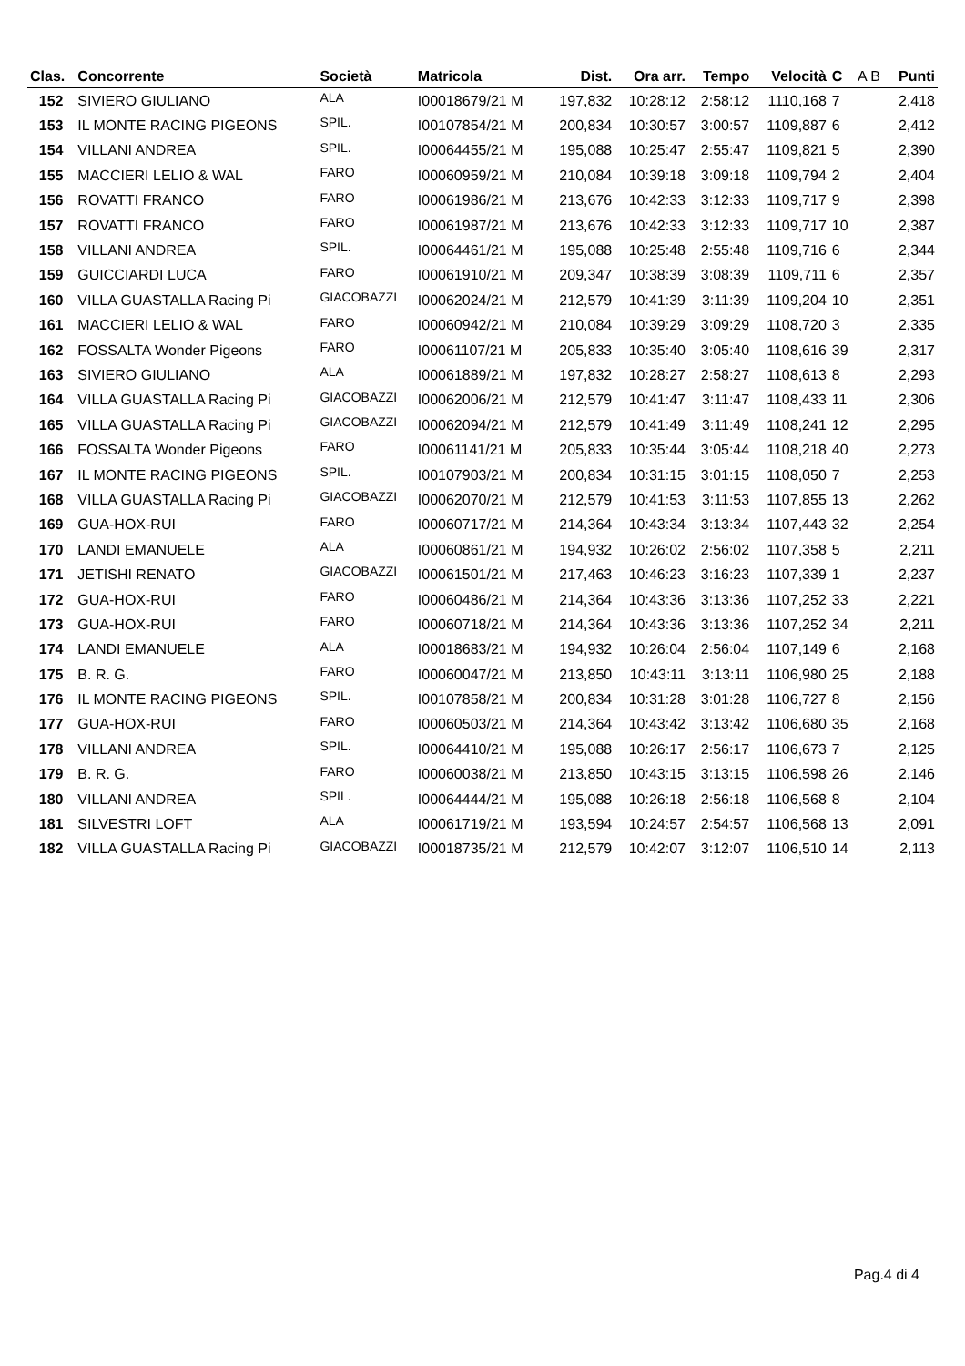| Clas. | Concorrente | Società | Matricola | Dist. | Ora arr. | Tempo | Velocità | C | A B | Punti |
| --- | --- | --- | --- | --- | --- | --- | --- | --- | --- | --- |
| 152 | SIVIERO GIULIANO | ALA | I00018679/21 M | 197,832 | 10:28:12 | 2:58:12 | 1110,168 | 7 | | 2,418 |
| 153 | IL MONTE RACING PIGEONS | SPIL. | I00107854/21 M | 200,834 | 10:30:57 | 3:00:57 | 1109,887 | 6 | | 2,412 |
| 154 | VILLANI ANDREA | SPIL. | I00064455/21 M | 195,088 | 10:25:47 | 2:55:47 | 1109,821 | 5 | | 2,390 |
| 155 | MACCIERI LELIO & WAL | FARO | I00060959/21 M | 210,084 | 10:39:18 | 3:09:18 | 1109,794 | 2 | | 2,404 |
| 156 | ROVATTI FRANCO | FARO | I00061986/21 M | 213,676 | 10:42:33 | 3:12:33 | 1109,717 | 9 | | 2,398 |
| 157 | ROVATTI FRANCO | FARO | I00061987/21 M | 213,676 | 10:42:33 | 3:12:33 | 1109,717 | 10 | | 2,387 |
| 158 | VILLANI ANDREA | SPIL. | I00064461/21 M | 195,088 | 10:25:48 | 2:55:48 | 1109,716 | 6 | | 2,344 |
| 159 | GUICCIARDI LUCA | FARO | I00061910/21 M | 209,347 | 10:38:39 | 3:08:39 | 1109,711 | 6 | | 2,357 |
| 160 | VILLA GUASTALLA Racing Pi | GIACOBAZZI | I00062024/21 M | 212,579 | 10:41:39 | 3:11:39 | 1109,204 | 10 | | 2,351 |
| 161 | MACCIERI LELIO & WAL | FARO | I00060942/21 M | 210,084 | 10:39:29 | 3:09:29 | 1108,720 | 3 | | 2,335 |
| 162 | FOSSALTA Wonder Pigeons | FARO | I00061107/21 M | 205,833 | 10:35:40 | 3:05:40 | 1108,616 | 39 | | 2,317 |
| 163 | SIVIERO GIULIANO | ALA | I00061889/21 M | 197,832 | 10:28:27 | 2:58:27 | 1108,613 | 8 | | 2,293 |
| 164 | VILLA GUASTALLA Racing Pi | GIACOBAZZI | I00062006/21 M | 212,579 | 10:41:47 | 3:11:47 | 1108,433 | 11 | | 2,306 |
| 165 | VILLA GUASTALLA Racing Pi | GIACOBAZZI | I00062094/21 M | 212,579 | 10:41:49 | 3:11:49 | 1108,241 | 12 | | 2,295 |
| 166 | FOSSALTA Wonder Pigeons | FARO | I00061141/21 M | 205,833 | 10:35:44 | 3:05:44 | 1108,218 | 40 | | 2,273 |
| 167 | IL MONTE RACING PIGEONS | SPIL. | I00107903/21 M | 200,834 | 10:31:15 | 3:01:15 | 1108,050 | 7 | | 2,253 |
| 168 | VILLA GUASTALLA Racing Pi | GIACOBAZZI | I00062070/21 M | 212,579 | 10:41:53 | 3:11:53 | 1107,855 | 13 | | 2,262 |
| 169 | GUA-HOX-RUI | FARO | I00060717/21 M | 214,364 | 10:43:34 | 3:13:34 | 1107,443 | 32 | | 2,254 |
| 170 | LANDI EMANUELE | ALA | I00060861/21 M | 194,932 | 10:26:02 | 2:56:02 | 1107,358 | 5 | | 2,211 |
| 171 | JETISHI RENATO | GIACOBAZZI | I00061501/21 M | 217,463 | 10:46:23 | 3:16:23 | 1107,339 | 1 | | 2,237 |
| 172 | GUA-HOX-RUI | FARO | I00060486/21 M | 214,364 | 10:43:36 | 3:13:36 | 1107,252 | 33 | | 2,221 |
| 173 | GUA-HOX-RUI | FARO | I00060718/21 M | 214,364 | 10:43:36 | 3:13:36 | 1107,252 | 34 | | 2,211 |
| 174 | LANDI EMANUELE | ALA | I00018683/21 M | 194,932 | 10:26:04 | 2:56:04 | 1107,149 | 6 | | 2,168 |
| 175 | B. R. G. | FARO | I00060047/21 M | 213,850 | 10:43:11 | 3:13:11 | 1106,980 | 25 | | 2,188 |
| 176 | IL MONTE RACING PIGEONS | SPIL. | I00107858/21 M | 200,834 | 10:31:28 | 3:01:28 | 1106,727 | 8 | | 2,156 |
| 177 | GUA-HOX-RUI | FARO | I00060503/21 M | 214,364 | 10:43:42 | 3:13:42 | 1106,680 | 35 | | 2,168 |
| 178 | VILLANI ANDREA | SPIL. | I00064410/21 M | 195,088 | 10:26:17 | 2:56:17 | 1106,673 | 7 | | 2,125 |
| 179 | B. R. G. | FARO | I00060038/21 M | 213,850 | 10:43:15 | 3:13:15 | 1106,598 | 26 | | 2,146 |
| 180 | VILLANI ANDREA | SPIL. | I00064444/21 M | 195,088 | 10:26:18 | 2:56:18 | 1106,568 | 8 | | 2,104 |
| 181 | SILVESTRI LOFT | ALA | I00061719/21 M | 193,594 | 10:24:57 | 2:54:57 | 1106,568 | 13 | | 2,091 |
| 182 | VILLA GUASTALLA Racing Pi | GIACOBAZZI | I00018735/21 M | 212,579 | 10:42:07 | 3:12:07 | 1106,510 | 14 | | 2,113 |
Pag.4 di 4